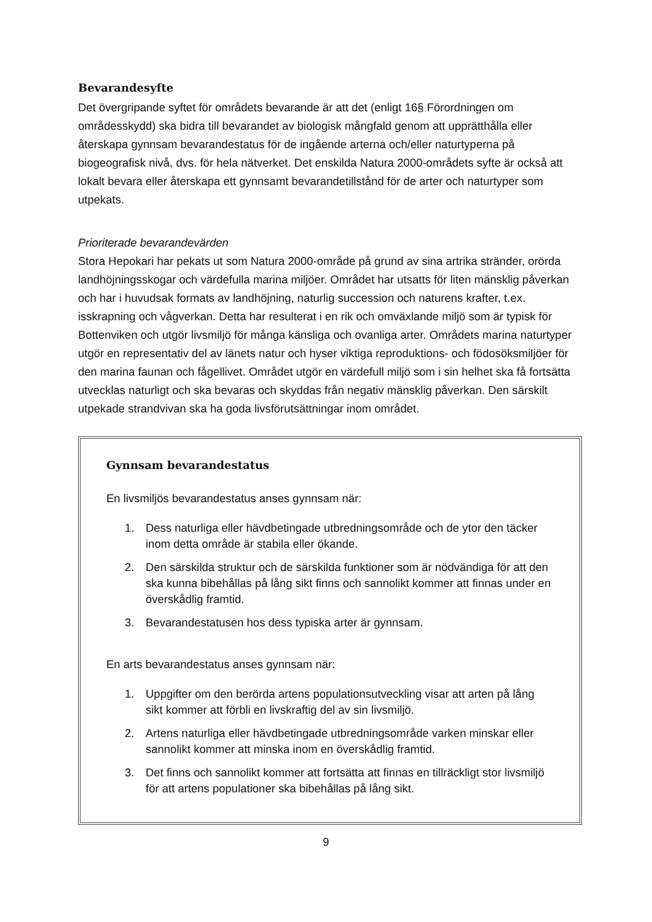Bevarandesyfte
Det övergripande syftet för områdets bevarande är att det (enligt 16§ Förordningen om områdesskydd) ska bidra till bevarandet av biologisk mångfald genom att upprätthålla eller återskapa gynnsam bevarandestatus för de ingående arterna och/eller naturtyperna på biogeografisk nivå, dvs. för hela nätverket. Det enskilda Natura 2000-områdets syfte är också att lokalt bevara eller återskapa ett gynnsamt bevarandetillstånd för de arter och naturtyper som utpekats.
Prioriterade bevarandevärden
Stora Hepokari har pekats ut som Natura 2000-område på grund av sina artrika stränder, orörda landhöjningsskogar och värdefulla marina miljöer. Området har utsatts för liten mänsklig påverkan och har i huvudsak formats av landhöjning, naturlig succession och naturens krafter, t.ex. isskrapning och vågverkan. Detta har resulterat i en rik och omväxlande miljö som är typisk för Bottenviken och utgör livsmiljö för många känsliga och ovanliga arter. Områdets marina naturtyper utgör en representativ del av länets natur och hyser viktiga reproduktions- och födosöksmiljöer för den marina faunan och fågellivet. Området utgör en värdefull miljö som i sin helhet ska få fortsätta utvecklas naturligt och ska bevaras och skyddas från negativ mänsklig påverkan. Den särskilt utpekade strandvivan ska ha goda livsförutsättningar inom området.
Gynnsam bevarandestatus
En livsmiljös bevarandestatus anses gynnsam när:
1. Dess naturliga eller hävdbetingade utbredningsområde och de ytor den täcker inom detta område är stabila eller ökande.
2. Den särskilda struktur och de särskilda funktioner som är nödvändiga för att den ska kunna bibehållas på lång sikt finns och sannolikt kommer att finnas under en överskådlig framtid.
3. Bevarandestatusen hos dess typiska arter är gynnsam.
En arts bevarandestatus anses gynnsam när:
1. Uppgifter om den berörda artens populationsutveckling visar att arten på lång sikt kommer att förbli en livskraftig del av sin livsmiljö.
2. Artens naturliga eller hävdbetingade utbredningsområde varken minskar eller sannolikt kommer att minska inom en överskådlig framtid.
3. Det finns och sannolikt kommer att fortsätta att finnas en tillräckligt stor livsmiljö för att artens populationer ska bibehållas på lång sikt.
9